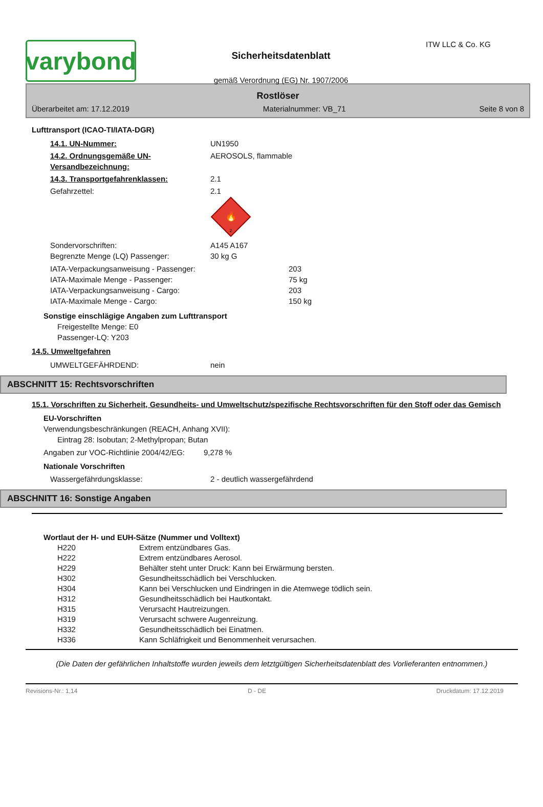varybond
Sicherheitsdatenblatt
gemäß Verordnung (EG) Nr. 1907/2006
ITW LLC & Co. KG
Rostlöser
Überarbeitet am: 17.12.2019 Materialnummer: VB_71 Seite 8 von 8
Lufttransport (ICAO-TI/IATA-DGR)
14.1. UN-Nummer: UN1950
14.2. Ordnungsgemäße UN-Versandbezeichnung:
AEROSOLS, flammable
14.3. Transportgefahrenklassen: 2.1
Gefahrzettel: 2.1
🔥
2
Sondervorschriften: A145 A167
Begrenzte Menge (LQ) Passenger: 30 kg G
IATA-Verpackungsanweisung - Passenger: 203
IATA-Maximale Menge - Passenger: 75 kg
IATA-Verpackungsanweisung - Cargo: 203
IATA-Maximale Menge - Cargo: 150 kg
Sonstige einschlägige Angaben zum Lufttransport
Freigestellte Menge: E0
Passenger-LQ: Y203
14.5. Umweltgefahren
UMWELTGEFÄHRDEND: nein
ABSCHNITT 15: Rechtsvorschriften
15.1. Vorschriften zu Sicherheit, Gesundheits- und Umweltschutz/spezifische Rechtsvorschriften für den Stoff oder das Gemisch
EU-Vorschriften
Verwendungsbeschränkungen (REACH, Anhang XVII):
Eintrag 28: Isobutan; 2-Methylpropan; Butan
Angaben zur VOC-Richtlinie 2004/42/EG:
9,278 %
Nationale Vorschriften
Wassergefährdungsklasse: 2 - deutlich wassergefährdend
ABSCHNITT 16: Sonstige Angaben
Wortlaut der H- und EUH-Sätze (Nummer und Volltext)
| H220 | Extrem entzündbares Gas. |
| H222 | Extrem entzündbares Aerosol. |
| H229 | Behälter steht unter Druck: Kann bei Erwärmung bersten. |
| H302 | Gesundheitsschädlich bei Verschlucken. |
| H304 | Kann bei Verschlucken und Eindringen in die Atemwege tödlich sein. |
| H312 | Gesundheitsschädlich bei Hautkontakt. |
| H315 | Verursacht Hautreizungen. |
| H319 | Verursacht schwere Augenreizung. |
| H332 | Gesundheitsschädlich bei Einatmen. |
| H336 | Kann Schläfrigkeit und Benommenheit verursachen. |
(Die Daten der gefährlichen Inhaltstoffe wurden jeweils dem letztgültigen Sicherheitsdatenblatt des Vorlieferanten entnommen.)
Revisions-Nr.: 1,14 D - DE Druckdatum: 17.12.2019